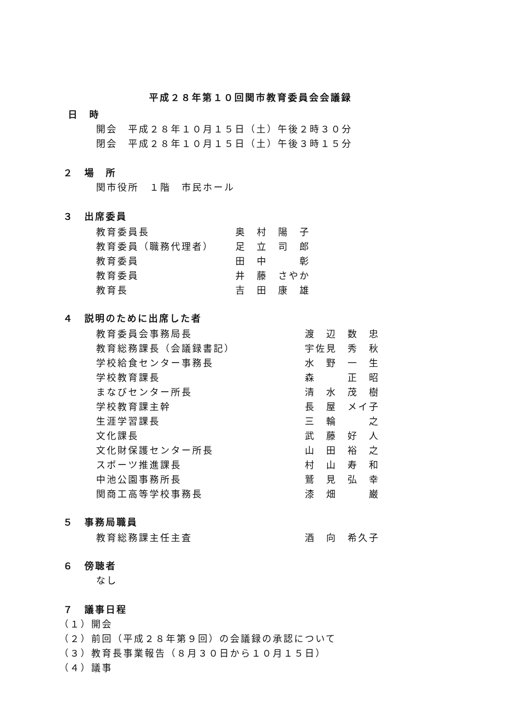平成２８年第１０回関市教育委員会会議録
日　時
開会　平成２８年１０月１５日（土）午後２時３０分
閉会　平成２８年１０月１５日（土）午後３時１５分
２　場　所
関市役所　１階　市民ホール
３　出席委員
| 教育委員長 | 奥 村 陽 子 |
| 教育委員（職務代理者） | 足 立 司 郎 |
| 教育委員 | 田 中 彰 |
| 教育委員 | 井 藤 さやか |
| 教育長 | 吉 田 康 雄 |
４　説明のために出席した者
| 教育委員会事務局長 | 渡 辺 数 忠 |
| 教育総務課長（会議録書記） | 宇佐見 秀 秋 |
| 学校給食センター事務長 | 水 野 一 生 |
| 学校教育課長 | 森 正 昭 |
| まなびセンター所長 | 清 水 茂 樹 |
| 学校教育課主幹 | 長 屋 メイ子 |
| 生涯学習課長 | 三 輪 之 |
| 文化課長 | 武 藤 好 人 |
| 文化財保護センター所長 | 山 田 裕 之 |
| スポーツ推進課長 | 村 山 寿 和 |
| 中池公園事務所長 | 鷲 見 弘 幸 |
| 関商工高等学校事務長 | 漆 畑 巌 |
５　事務局職員
| 教育総務課主任主査 | 酒 向 希久子 |
６　傍聴者
なし
７　議事日程
（１）開会
（２）前回（平成２８年第９回）の会議録の承認について
（３）教育長事業報告（８月３０日から１０月１５日）
（４）議事